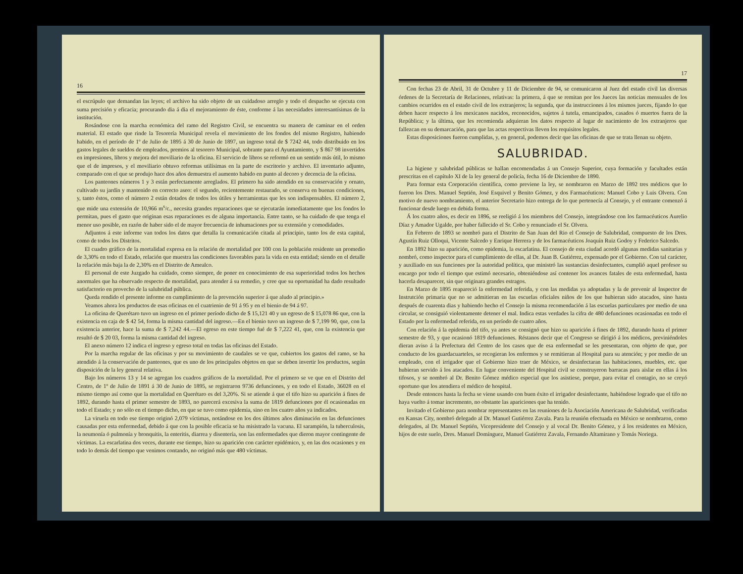16
el escrúpulo que demandan las leyes; el archivo ha sido objeto de un cuidadoso arreglo y todo el despacho se ejecuta con suma precisión y eficacia; procurando dia á dia el mejoramiento de éste, conforme á las necesidades interesantísimas de la institución.
Rosándose con la marcha económica del ramo del Registro Civil, se encuentra su manera de caminar en el orden material. El estado que rinde la Tesorería Municipal revela el movimiento de los fondos del mismo Registro, habiendo habido, en el período de 1º de Julio de 1895 á 30 de Junio de 1897, un ingreso total de $ 7242 44, todo distribuido en los gastos legales de sueldos de empleados, premios al tesorero Municipal, sobrante para el Ayuntamiento, y $ 867 98 invertidos en impresiones, libros y mejora del moviliario de la oficina. El servicio de libros se reformó en un sentido más útil, lo mismo que el de impresos, y el moviliario obtuvo reformas utilísimas en la parte de escritorio y archivo. El inventario adjunto, comparado con el que se produjo hace dos años demuestra el aumento habido en punto al decoro y decencia de la oficina.
Los panteones números 1 y 3 están perfectamente arreglados. El primero ha sido atendido en su conservación y ornato, cultivado su jardín y mantenido en correcto aseo: el segundo, recientemente restaurado, se conserva en buenas condiciones, y, tanto éstos, como el número 2 están dotados de todos los útiles y herramientas que les son indispensables. El número 2, que mide una extensión de 10,966 m<sup>s</sup>/c., necesita grandes reparaciones que se ejecutarán inmediatamente que los fondos lo permitan, pues el gasto que originan esas reparaciones es de alguna importancia. Entre tanto, se ha cuidado de que tenga el menor uso posible, en razón de haber sido el de mayor frecuencia de inhumaciones por su extensión y comodidades.
Adjuntos á este informe van todos los datos que detalla la comunicación citada al principio, tanto los de esta capital, como de todos los Distritos.
El cuadro gráfico de la mortalidad expresa en la relación de mortalidad por 100 con la población residente un promedio de 3,30% en todo el Estado, relación que muestra las condiciones favorables para la vida en esta entidad; siendo en el detalle la relación más baja la de 2,30% en el Distrito de Amealco.
El personal de este Juzgado ha cuidado, como siempre, de poner en conocimiento de esa superioridad todos los hechos anormales que ha observado respecto de mortalidad, para atender á su remedio, y cree que su oportunidad ha dado resultado satisfactorio en provecho de la salubridad pública.
Queda rendido el presente informe en cumplimiento de la prevención superior á que aludo al principio.»
Veamos ahora los productos de esas oficinas en el cuatrienio de 91 á 95 y en el bienio de 94 á 97.
La oficina de Querétaro tuvo un ingreso en el primer período dicho de $ 15,121 40 y un egreso de $ 15,078 86 que, con la existencia en caja de $ 42 54, forma la misma cantidad del ingreso.—En el bienio tuvo un ingreso de $ 7,199 90, que, con la existencia anterior, hace la suma de $ 7,242 44.—El egreso en este tiempo fué de $ 7,222 41, que, con la existencia que resultó de $ 20 03, forma la misma cantidad del ingreso.
El anexo número 12 indica el ingreso y egreso total en todas las oficinas del Estado.
Por la marcha regular de las oficinas y por su movimiento de caudales se ve que, cubiertos los gastos del ramo, se ha atendido á la conservación de panteones, que es uno de los principales objetos en que se deben invertir los productos, según disposición de la ley general relativa.
Bajo los números 13 y 14 se agregan los cuadros gráficos de la mortalidad. Por el primero se ve que en el Distrito del Centro, de 1º de Julio de 1891 á 30 de Junio de 1895, se registraron 9736 defunciones, y en todo el Estado, 36028 en el mismo tiempo así como que la mortalidad en Querétaro es del 3,20%. Si se atiende á que el tifo hizo su aparición á fines de 1892, durando hasta el primer semestre de 1893, no parecerá excesiva la suma de 1819 defunciones por él ocasionadas en todo el Estado; y no sólo en el tiempo dicho, en que se tuvo como epidemia, sino en los cuatro años ya indicados.
La viruela en todo ese tiempo originó 2,079 víctimas, notándose en los dos últimos años diminución en las defunciones causadas por esta enfermedad, debido á que con la posible eficacia se ha misistrado la vacuna. El sarampión, la tuberculosis, la neumonía ó pulmonía y bronquitis, la enteritis, diarrea y disentería, son las enfermedades que dieron mayor contingente de víctimas. La escarlatina dos veces, durante ese tiempo, hizo su aparición con carácter epidémico, y, en las dos ocasiones y en todo lo demás del tiempo que venimos contando, no originó más que 480 víctimas.
17
Con fechas 23 de Abril, 31 de Octubre y 11 de Diciembre de 94, se comunicaron al Juez del estado civil las diversas órdenes de la Secretaría de Relaciones, relativas: la primera, á que se remitan por los Jueces las noticias mensuales de los cambios ocurridos en el estado civil de los extranjeros; la segunda, que da instrucciones á los mismos jueces, fijando lo que deben hacer respecto á los mexicanos nacidos, reconocidos, sujetos á tutela, emancipados, casados ó muertos fuera de la República; y la última, que les recomienda adquieran los datos respecto al lugar de nacimiento de los extranjeros que fallezcan en su demarcación, para que las actas respectivas lleven los requisitos legales.
Estas disposiciones fueron cumplidas, y, en general, podemos decir que las oficinas de que se trata llenan su objeto.
SALUBRIDAD.
La higiene y salubridad públicas se hallan encomendadas á un Consejo Superior, cuya formación y facultades están prescritas en el capítulo XI de la ley general de policía, fecha 16 de Diciembre de 1890.
Para formar esta Corporación científica, como previene la ley, se nombraron en Marzo de 1892 tres médicos que lo fueron los Dres. Manuel Septién, José Esquivel y Benito Gómez, y dos Farmacéuticos: Manuel Cobo y Luis Olvera. Con motivo de nuevo nombramiento, el anterior Secretario hizo entrega de lo que pertenecía al Consejo, y el entrante comenzó á funcionar desde luego en debida forma.
Á los cuatro años, es decir en 1896, se reeligió á los miembros del Consejo, integrándose con los farmacéuticos Aurelio Díaz y Amador Ugalde, por haber fallecido el Sr. Cobo y renunciado el Sr. Olvera.
En Febrero de 1893 se nombró para el Distrito de San Juan del Rio el Consejo de Salubridad, compuesto de los Dres. Agustín Ruiz Olloqui, Vicente Salcedo y Enrique Herrera y de los farmacéuticos Joaquín Ruiz Godoy y Federico Salcedo.
En 1892 hizo su aparición, como epidemia, la escarlatina. El consejo de esta ciudad acordó algunas medidas sanitarias y nombró, como inspector para el cumplimiento de ellas, al Dr. Juan B. Gutiérrez, expensado por el Gobierno. Con tal carácter, y auxiliado en sus funciones por la autoridad política, que ministró las sustancias desinfectantes, cumplió aquel profesor su encargo por todo el tiempo que estimó necesario, obteniéndose así contener los avances fatales de esta enfermedad, hasta hacerla desaparecer, sin que originara grandes estragos.
En Marzo de 1895 reapareció la enfermedad referida, y con las medidas ya adoptadas y la de prevenir al Inspector de Instrutción primaria que no se admitieran en las escuelas oficiales niños de los que hubieran sido atacados, sino hasta después de cuarenta dias y habiendo hecho el Consejo la misma recomendación á las escuelas particulares por medio de una circular, se consiguió violentamente detener el mal. Indica estas verdades la cifra de 480 defunciones ocasionadas en todo el Estado por la enfermedad referida, en un período de cuatro años.
Con relación á la epidemia del tifo, ya antes se consignó que hizo su aparición á fines de 1892, durando hasta el primer semestre de 93, y que ocasionó 1819 defunciones. Réstanos decir que el Congreso se dirigió á los médicos, previniéndoles dieran aviso á la Prefectura del Centro de los casos que de esa enfermedad se les presentaran, con objeto de que, por conducto de los guardacuarteles, se recogieran los enfermos y se remitieran al Hospital para su atención; y por medio de un empleado, con el irrigador que el Gobierno hizo traer de México, se desinfectaran las habitaciones, muebles, etc. que hubieran servido á los atacados. En lugar conveniente del Hospital civil se construyeron barracas para aislar en ellas á los tifosos, y se nombró al Dr. Benito Gómez médico especial que los asistiese, porque, para evitar el contagio, no se creyó oportuno que los atendiera el médico de hospital.
Desde entonces hasta la fecha se viene usando con buen éxito el irrigador desinfectante, habiéndose logrado que el tifo no haya vuelto á tomar incremento, no obstante las apariciones que ha tenido.
Invitado el Gobierno para nombrar representantes en las reuniones de la Asociación Americana de Salubridad, verificadas en Kansas City, nombró delegado al Dr. Manuel Gutiérrez Zavala. Para la reunión efectuada en México se nombraron, como delegados, al Dr. Manuel Septién, Vicepresidente del Consejo y al vocal Dr. Benito Gómez, y á los residentes en México, hijos de este suelo, Dres. Manuel Domínguez, Manuel Gutiérrez Zavala, Fernando Altamirano y Tomás Noriega.